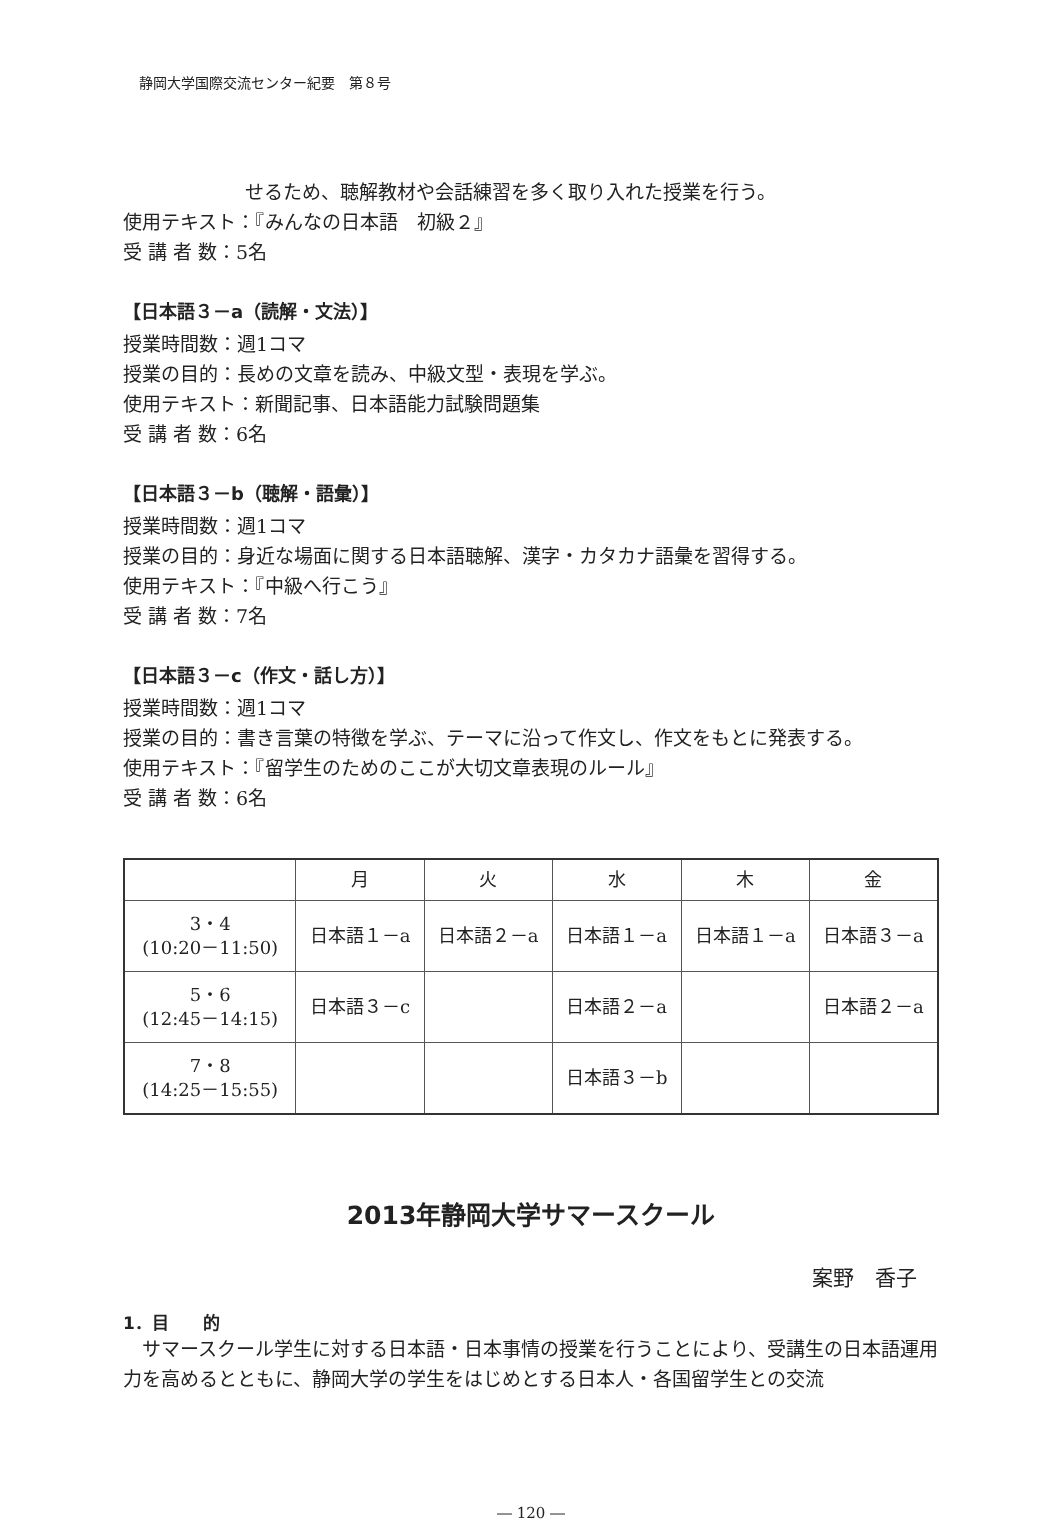静岡大学国際交流センター紀要　第８号
せるため、聴解教材や会話練習を多く取り入れた授業を行う。
使用テキスト：『みんなの日本語　初級２』
受 講 者 数：5名
【日本語３－a（読解・文法）】
授業時間数：週1コマ
授業の目的：長めの文章を読み、中級文型・表現を学ぶ。
使用テキスト：新聞記事、日本語能力試験問題集
受 講 者 数：6名
【日本語３－b（聴解・語彙）】
授業時間数：週1コマ
授業の目的：身近な場面に関する日本語聴解、漢字・カタカナ語彙を習得する。
使用テキスト：『中級へ行こう』
受 講 者 数：7名
【日本語３－c（作文・話し方）】
授業時間数：週1コマ
授業の目的：書き言葉の特徴を学ぶ、テーマに沿って作文し、作文をもとに発表する。
使用テキスト：『留学生のためのここが大切文章表現のルール』
受 講 者 数：6名
| | 月 | 火 | 水 | 木 | 金 |
| --- | --- | --- | --- | --- | --- |
| 3・4 (10:20－11:50) | 日本語１－a | 日本語２－a | 日本語１－a | 日本語１－a | 日本語３－a |
| 5・6 (12:45－14:15) | 日本語３－c | | 日本語２－a | | 日本語２－a |
| 7・8 (14:25－15:55) | | | 日本語３－b | | |
2013年静岡大学サマースクール
案野　香子
1．目　　的
　サマースクール学生に対する日本語・日本事情の授業を行うことにより、受講生の日本語運用力を高めるとともに、静岡大学の学生をはじめとする日本人・各国留学生との交流
― 120 ―